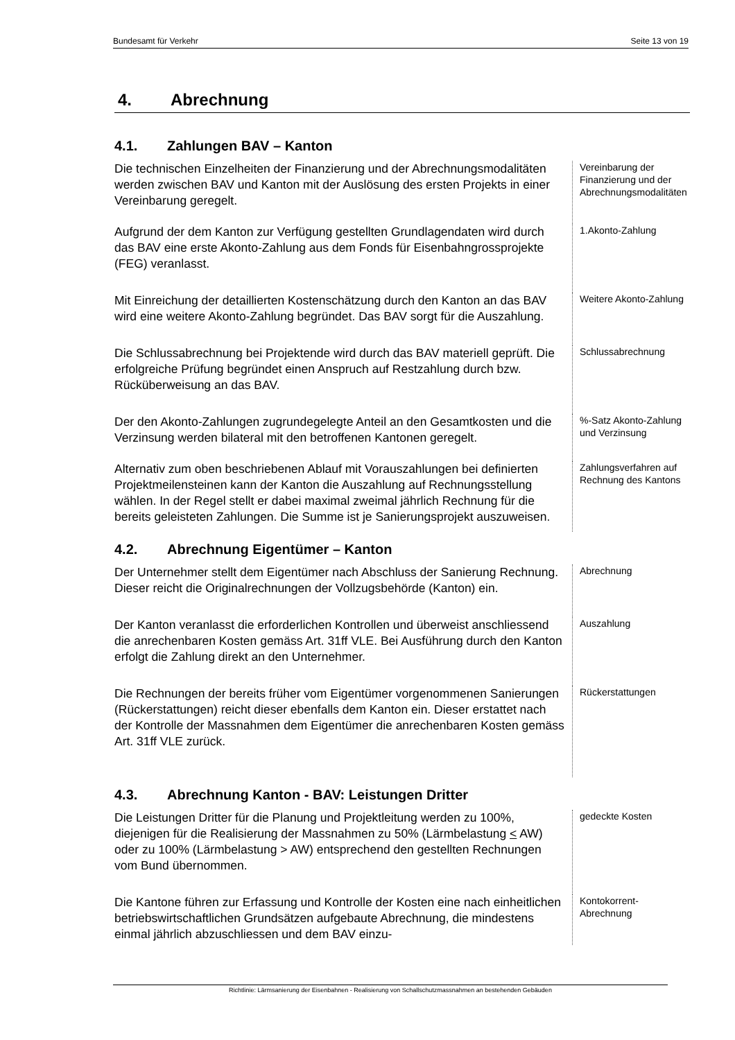Bundesamt für Verkehr Seite 13 von 19
4. Abrechnung
4.1. Zahlungen BAV – Kanton
Die technischen Einzelheiten der Finanzierung und der Abrechnungsmo­dalitäten werden zwischen BAV und Kanton mit der Auslösung des ersten Projekts in einer Vereinbarung geregelt.
Vereinbarung der Finanzierung und der Abrech­nungsmodalitäten
Aufgrund der dem Kanton zur Verfügung gestellten Grundlagendaten wird durch das BAV eine erste Akonto-Zahlung aus dem Fonds für Eisen­bahngrossprojekte (FEG) veranlasst.
1.Akonto-Zahlung
Mit Einreichung der detaillierten Kostenschätzung durch den Kanton an das BAV wird eine weitere Akonto-Zahlung begründet. Das BAV sorgt für die Auszahlung.
Weitere Akonto-Zahlung
Die Schlussabrechnung bei Projektende wird durch das BAV materiell geprüft. Die erfolgreiche Prüfung begründet einen Anspruch auf Restzah­lung durch bzw. Rücküberweisung an das BAV.
Schlussabrech­nung
Der den Akonto-Zahlungen zugrundegelegte Anteil an den Gesamtkosten und die Verzinsung werden bilateral mit den betroffenen Kantonen gere­gelt.
%-Satz Akonto-Zahlung
und Verzinsung
Alternativ zum oben beschriebenen Ablauf mit Vorauszahlungen bei definierten Projektmeilensteinen kann der Kanton die Auszahlung auf Rechnungsstellung wählen. In der Regel stellt er dabei maximal zweimal jährlich Rechnung für die bereits geleisteten Zahlungen. Die Summe ist je Sanierungsprojekt auszuweisen.
Zahlungsverfah­ren auf Rechnung des Kantons
4.2. Abrechnung Eigentümer – Kanton
Der Unternehmer stellt dem Eigentümer nach Abschluss der Sanierung Rechnung. Dieser reicht die Originalrechnungen der Vollzugsbehörde (Kanton) ein.
Abrechnung
Der Kanton veranlasst die erforderlichen Kontrollen und überweist an­schliessend die anrechenbaren Kosten gemäss Art. 31ff VLE. Bei Ausfüh­rung durch den Kanton erfolgt die Zahlung direkt an den Unternehmer.
Auszahlung
Die Rechnungen der bereits früher vom Eigentümer vorgenommenen Sanierungen (Rückerstattungen) reicht dieser ebenfalls dem Kanton ein. Dieser erstattet nach der Kontrolle der Massnahmen dem Eigentümer die anrechenbaren Kosten gemäss Art. 31ff VLE zurück.
Rückerstattungen
4.3. Abrechnung Kanton - BAV: Leistungen Dritter
Die Leistungen Dritter für die Planung und Projektleitung werden zu 100%, diejenigen für die Realisierung der Massnahmen zu 50% (Lärmbelastung < AW) oder zu 100% (Lärmbelastung > AW) entsprechend den gestellten Rechnungen vom Bund übernommen.
gedeckte Kosten
Die Kantone führen zur Erfassung und Kontrolle der Kosten eine nach einheitlichen betriebswirtschaftlichen Grundsätzen aufgebaute Abrech­nung, die mindestens einmal jährlich abzuschliessen und dem BAV einzu-
Kontokorrent-Abrechnung
Richtlinie: Lärmsanierung der Eisenbahnen - Realisierung von Schallschutzmassnahmen an bestehenden Gebäuden